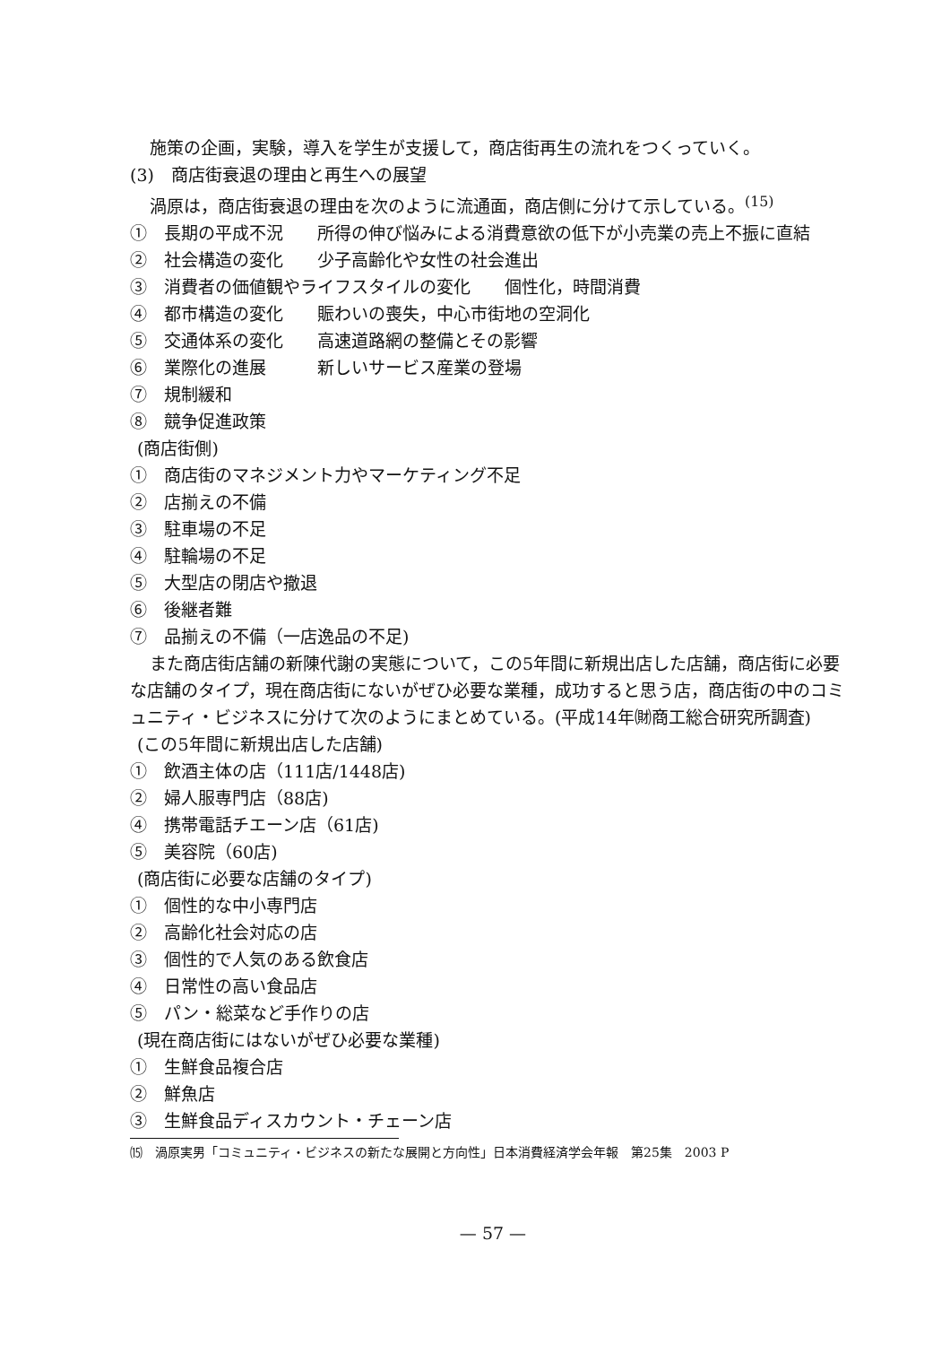施策の企画，実験，導入を学生が支援して，商店街再生の流れをつくっていく。
(3)　商店街衰退の理由と再生への展望
渦原は，商店街衰退の理由を次のように流通面，商店側に分けて示している。<sup>(15)</sup>
①　長期の平成不況　　所得の伸び悩みによる消費意欲の低下が小売業の売上不振に直結
②　社会構造の変化　　少子高齢化や女性の社会進出
③　消費者の価値観やライフスタイルの変化　　個性化，時間消費
④　都市構造の変化　　賑わいの喪失，中心市街地の空洞化
⑤　交通体系の変化　　高速道路網の整備とその影響
⑥　業際化の進展　　　新しいサービス産業の登場
⑦　規制緩和
⑧　競争促進政策
(商店街側)
①　商店街のマネジメント力やマーケティング不足
②　店揃えの不備
③　駐車場の不足
④　駐輪場の不足
⑤　大型店の閉店や撤退
⑥　後継者難
⑦　品揃えの不備（一店逸品の不足)
また商店街店舗の新陳代謝の実態について，この5年間に新規出店した店舗，商店街に必要な店舗のタイプ，現在商店街にないがぜひ必要な業種，成功すると思う店，商店街の中のコミュニティ・ビジネスに分けて次のようにまとめている。(平成14年㈶商工総合研究所調査)
(この5年間に新規出店した店舗)
①　飲酒主体の店（111店/1448店)
②　婦人服専門店（88店)
④　携帯電話チエーン店（61店)
⑤　美容院（60店)
(商店街に必要な店舗のタイプ)
①　個性的な中小専門店
②　高齢化社会対応の店
③　個性的で人気のある飲食店
④　日常性の高い食品店
⑤　パン・総菜など手作りの店
(現在商店街にはないがぜひ必要な業種)
①　生鮮食品複合店
②　鮮魚店
③　生鮮食品ディスカウント・チェーン店
⒂　渦原実男「コミュニティ・ビジネスの新たな展開と方向性」日本消費経済学会年報　第25集　2003 P
— 57 —